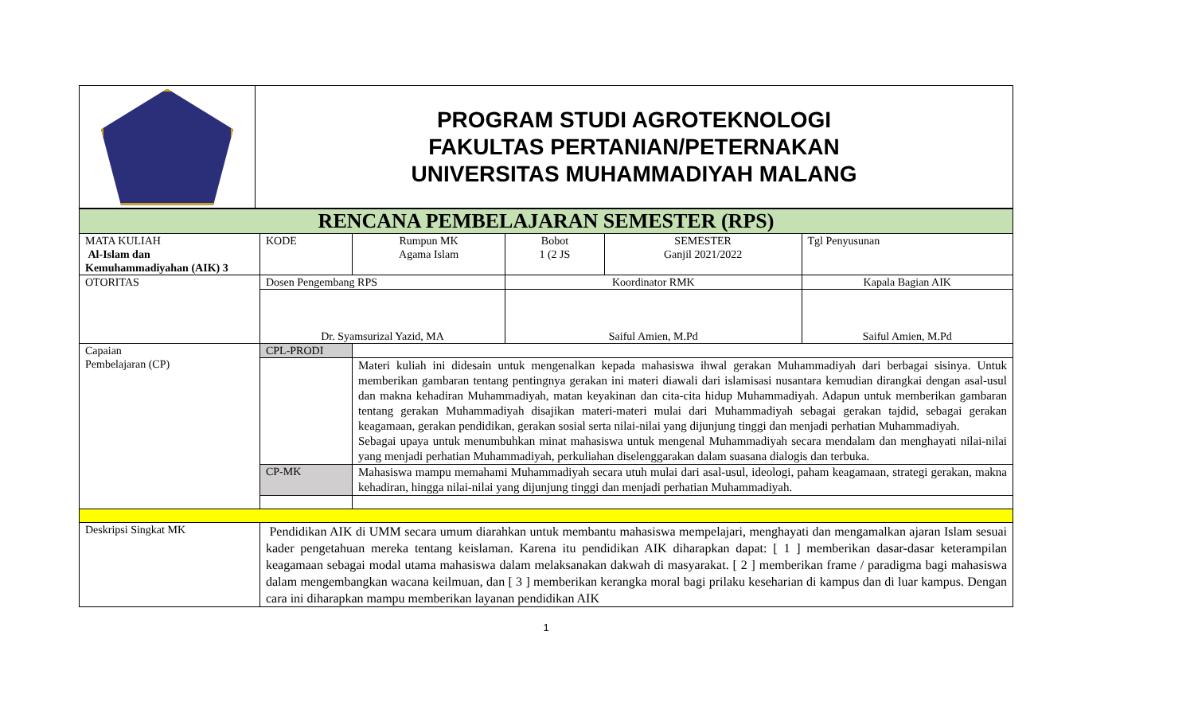| | PROGRAM STUDI AGROTEKNOLOGI FAKULTAS PERTANIAN/PETERNAKAN UNIVERSITAS MUHAMMADIYAH MALANG |
| RENCANA PEMBELAJARAN SEMESTER (RPS) | | | | | |
| MATA KULIAH Al-Islam dan Kemuhammadiyahan (AIK) 3 | KODE | Rumpun MK Agama Islam | Bobot 1 (2 JS | SEMESTER Ganjil 2021/2022 | Tgl Penyusunan |
| OTORITAS | Dosen Pengembang RPS | | Koordinator RMK | | Kapala Bagian AIK |
| | Dr. Syamsurizal Yazid, MA | | Saiful Amien, M.Pd | | Saiful Amien, M.Pd |
| Capaian Pembelajaran (CP) | CPL-PRODI | | | | |
| | | Materi kuliah ini didesain untuk mengenalkan kepada mahasiswa ihwal gerakan Muhammadiyah dari berbagai sisinya. Untuk memberikan gambaran tentang pentingnya gerakan ini materi diawali dari islamisasi nusantara kemudian dirangkai dengan asal-usul dan makna kehadiran Muhammadiyah, matan keyakinan dan cita-cita hidup Muhammadiyah. Adapun untuk memberikan gambaran tentang gerakan Muhammadiyah disajikan materi-materi mulai dari Muhammadiyah sebagai gerakan tajdid, sebagai gerakan keagamaan, gerakan pendidikan, gerakan sosial serta nilai-nilai yang dijunjung tinggi dan menjadi perhatian Muhammadiyah. Sebagai upaya untuk menumbuhkan minat mahasiswa untuk mengenal Muhammadiyah secara mendalam dan menghayati nilai-nilai yang menjadi perhatian Muhammadiyah, perkuliahan diselenggarakan dalam suasana dialogis dan terbuka. | | | |
| | CP-MK | Mahasiswa mampu memahami Muhammadiyah secara utuh mulai dari asal-usul, ideologi, paham keagamaan, strategi gerakan, makna kehadiran, hingga nilai-nilai yang dijunjung tinggi dan menjadi perhatian Muhammadiyah. | | | |
| Deskripsi Singkat MK | Pendidikan AIK di UMM secara umum diarahkan untuk membantu mahasiswa mempelajari, menghayati dan mengamalkan ajaran Islam sesuai kader pengetahuan mereka tentang keislaman. Karena itu pendidikan AIK diharapkan dapat: [ 1 ] memberikan dasar-dasar keterampilan keagamaan sebagai modal utama mahasiswa dalam melaksanakan dakwah di masyarakat. [ 2 ] memberikan frame / paradigma bagi mahasiswa dalam mengembangkan wacana keilmuan, dan [ 3 ] memberikan kerangka moral bagi prilaku keseharian di kampus dan di luar kampus. Dengan cara ini diharapkan mampu memberikan layanan pendidikan AIK | | | | |
1